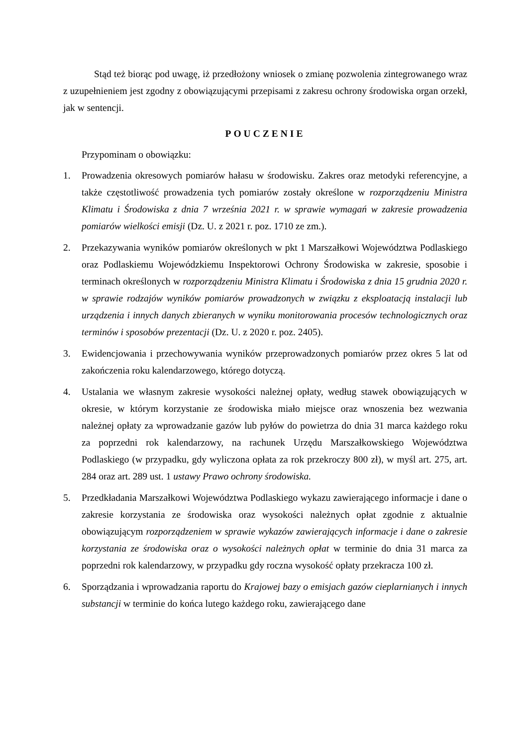Stąd też biorąc pod uwagę, iż przedłożony wniosek o zmianę pozwolenia zintegrowanego wraz z uzupełnieniem jest zgodny z obowiązującymi przepisami z zakresu ochrony środowiska organ orzekł, jak w sentencji.
POUCZENIE
Przypominam o obowiązku:
1. Prowadzenia okresowych pomiarów hałasu w środowisku. Zakres oraz metodyki referencyjne, a także częstotliwość prowadzenia tych pomiarów zostały określone w rozporządzeniu Ministra Klimatu i Środowiska z dnia 7 września 2021 r. w sprawie wymagań w zakresie prowadzenia pomiarów wielkości emisji (Dz. U. z 2021 r. poz. 1710 ze zm.).
2. Przekazywania wyników pomiarów określonych w pkt 1 Marszałkowi Województwa Podlaskiego oraz Podlaskiemu Wojewódzkiemu Inspektorowi Ochrony Środowiska w zakresie, sposobie i terminach określonych w rozporządzeniu Ministra Klimatu i Środowiska z dnia 15 grudnia 2020 r. w sprawie rodzajów wyników pomiarów prowadzonych w związku z eksploatacją instalacji lub urządzenia i innych danych zbieranych w wyniku monitorowania procesów technologicznych oraz terminów i sposobów prezentacji (Dz. U. z 2020 r. poz. 2405).
3. Ewidencjowania i przechowywania wyników przeprowadzonych pomiarów przez okres 5 lat od zakończenia roku kalendarzowego, którego dotyczą.
4. Ustalania we własnym zakresie wysokości należnej opłaty, według stawek obowiązujących w okresie, w którym korzystanie ze środowiska miało miejsce oraz wnoszenia bez wezwania należnej opłaty za wprowadzanie gazów lub pyłów do powietrza do dnia 31 marca każdego roku za poprzedni rok kalendarzowy, na rachunek Urzędu Marszałkowskiego Województwa Podlaskiego (w przypadku, gdy wyliczona opłata za rok przekroczy 800 zł), w myśl art. 275, art. 284 oraz art. 289 ust. 1 ustawy Prawo ochrony środowiska.
5. Przedkładania Marszałkowi Województwa Podlaskiego wykazu zawierającego informacje i dane o zakresie korzystania ze środowiska oraz wysokości należnych opłat zgodnie z aktualnie obowiązującym rozporządzeniem w sprawie wykazów zawierających informacje i dane o zakresie korzystania ze środowiska oraz o wysokości należnych opłat w terminie do dnia 31 marca za poprzedni rok kalendarzowy, w przypadku gdy roczna wysokość opłaty przekracza 100 zł.
6. Sporządzania i wprowadzania raportu do Krajowej bazy o emisjach gazów cieplarnianych i innych substancji w terminie do końca lutego każdego roku, zawierającego dane